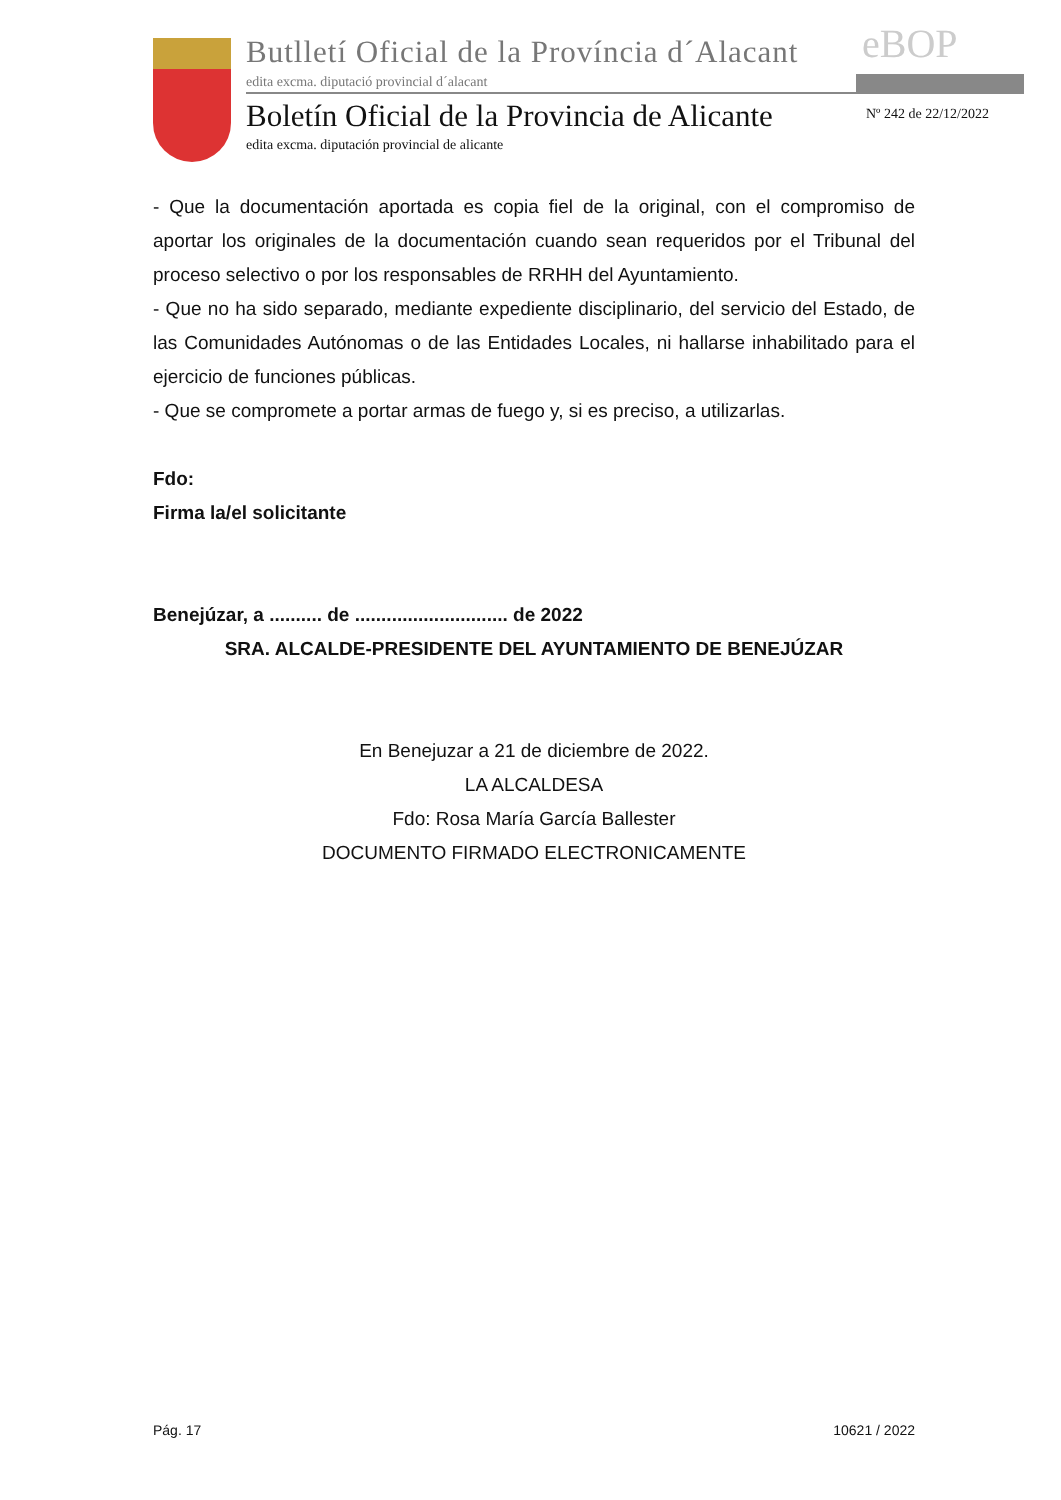Butlletí Oficial de la Província d´Alacant
eBOP
edita excma. diputació provincial d´alacant
Boletín Oficial de la Provincia de Alicante
Nº 242 de 22/12/2022
edita excma. diputación provincial de alicante
- Que la documentación aportada es copia fiel de la original, con el compromiso de aportar los originales de la documentación cuando sean requeridos por el Tribunal del proceso selectivo o por los responsables de RRHH del Ayuntamiento.
- Que no ha sido separado, mediante expediente disciplinario, del servicio del Estado, de las Comunidades Autónomas o de las Entidades Locales, ni hallarse inhabilitado para el ejercicio de funciones públicas.
- Que se compromete a portar armas de fuego y, si es preciso, a utilizarlas.
Fdo:
Firma la/el solicitante
Benejúzar, a .......... de ............................. de 2022
SRA. ALCALDE-PRESIDENTE DEL AYUNTAMIENTO DE BENEJÚZAR
En Benejuzar a 21 de diciembre de 2022.
LA ALCALDESA
Fdo: Rosa María García Ballester
DOCUMENTO FIRMADO ELECTRONICAMENTE
Pág. 17 10621 / 2022